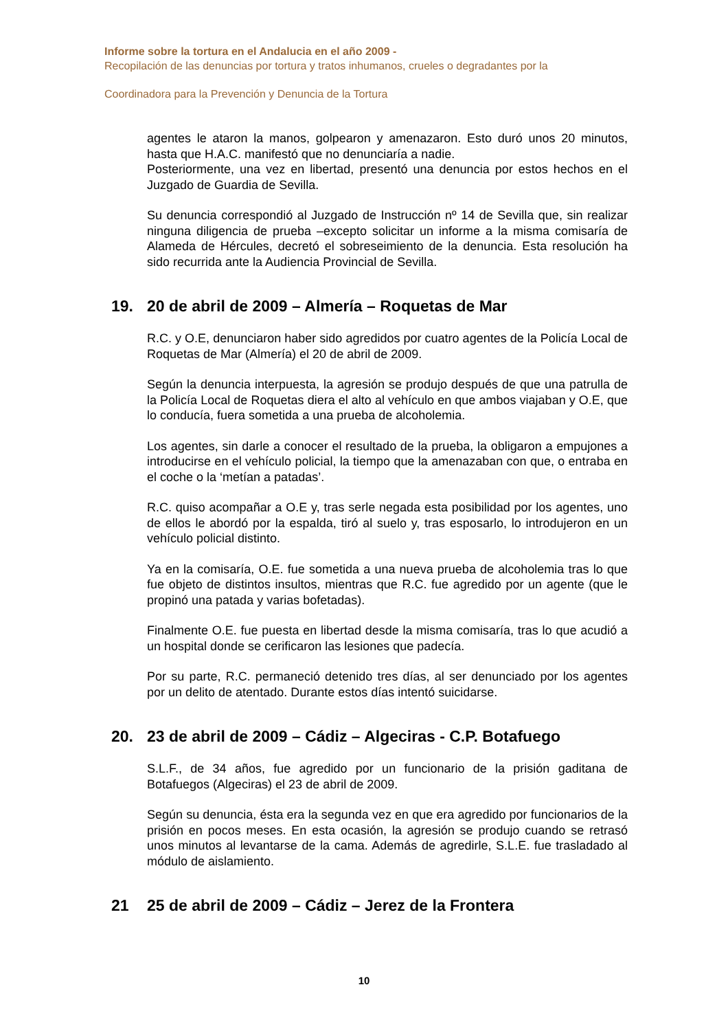Informe sobre la tortura en el Andalucia en el año 2009 -
Recopilación de las denuncias por tortura y tratos inhumanos, crueles o degradantes por la
Coordinadora para la Prevención y Denuncia de la Tortura
agentes le ataron la manos, golpearon y amenazaron. Esto duró unos 20 minutos, hasta que H.A.C. manifestó que no denunciaría a nadie.
Posteriormente, una vez en libertad, presentó una denuncia por estos hechos en el Juzgado de Guardia de Sevilla.
Su denuncia correspondió al Juzgado de Instrucción nº 14 de Sevilla que, sin realizar ninguna diligencia de prueba –excepto solicitar un informe a la misma comisaría de Alameda de Hércules, decretó el sobreseimiento de la denuncia. Esta resolución ha sido recurrida ante la Audiencia Provincial de Sevilla.
19. 20 de abril de 2009 – Almería – Roquetas de Mar
R.C. y O.E, denunciaron haber sido agredidos por cuatro agentes de la Policía Local de Roquetas de Mar (Almería) el 20 de abril de 2009.
Según la denuncia interpuesta, la agresión se produjo después de que una patrulla de la Policía Local de Roquetas diera el alto al vehículo en que ambos viajaban y O.E, que lo conducía, fuera sometida a una prueba de alcoholemia.
Los agentes, sin darle a conocer el resultado de la prueba, la obligaron a empujones a introducirse en el vehículo policial, la tiempo que la amenazaban con que, o entraba en el coche o la ‘metían a patadas’.
R.C. quiso acompañar a O.E y, tras serle negada esta posibilidad por los agentes, uno de ellos le abordó por la espalda, tiró al suelo y, tras esposarlo, lo introdujeron en un vehículo policial distinto.
Ya en la comisaría, O.E. fue sometida a una nueva prueba de alcoholemia tras lo que fue objeto de distintos insultos, mientras que R.C. fue agredido por un agente (que le propinó una patada y varias bofetadas).
Finalmente O.E. fue puesta en libertad desde la misma comisaría, tras lo que acudió a un hospital donde se cerificaron las lesiones que padecía.
Por su parte, R.C. permaneció detenido tres días, al ser denunciado por los agentes por un delito de atentado. Durante estos días intentó suicidarse.
20. 23 de abril de 2009 – Cádiz – Algeciras - C.P. Botafuego
S.L.F., de 34 años, fue agredido por un funcionario de la prisión gaditana de Botafuegos (Algeciras) el 23 de abril de 2009.
Según su denuncia, ésta era la segunda vez en que era agredido por funcionarios de la prisión en pocos meses. En esta ocasión, la agresión se produjo cuando se retrasó unos minutos al levantarse de la cama. Además de agredirle, S.L.E. fue trasladado al módulo de aislamiento.
21 25 de abril de 2009 – Cádiz – Jerez de la Frontera
10